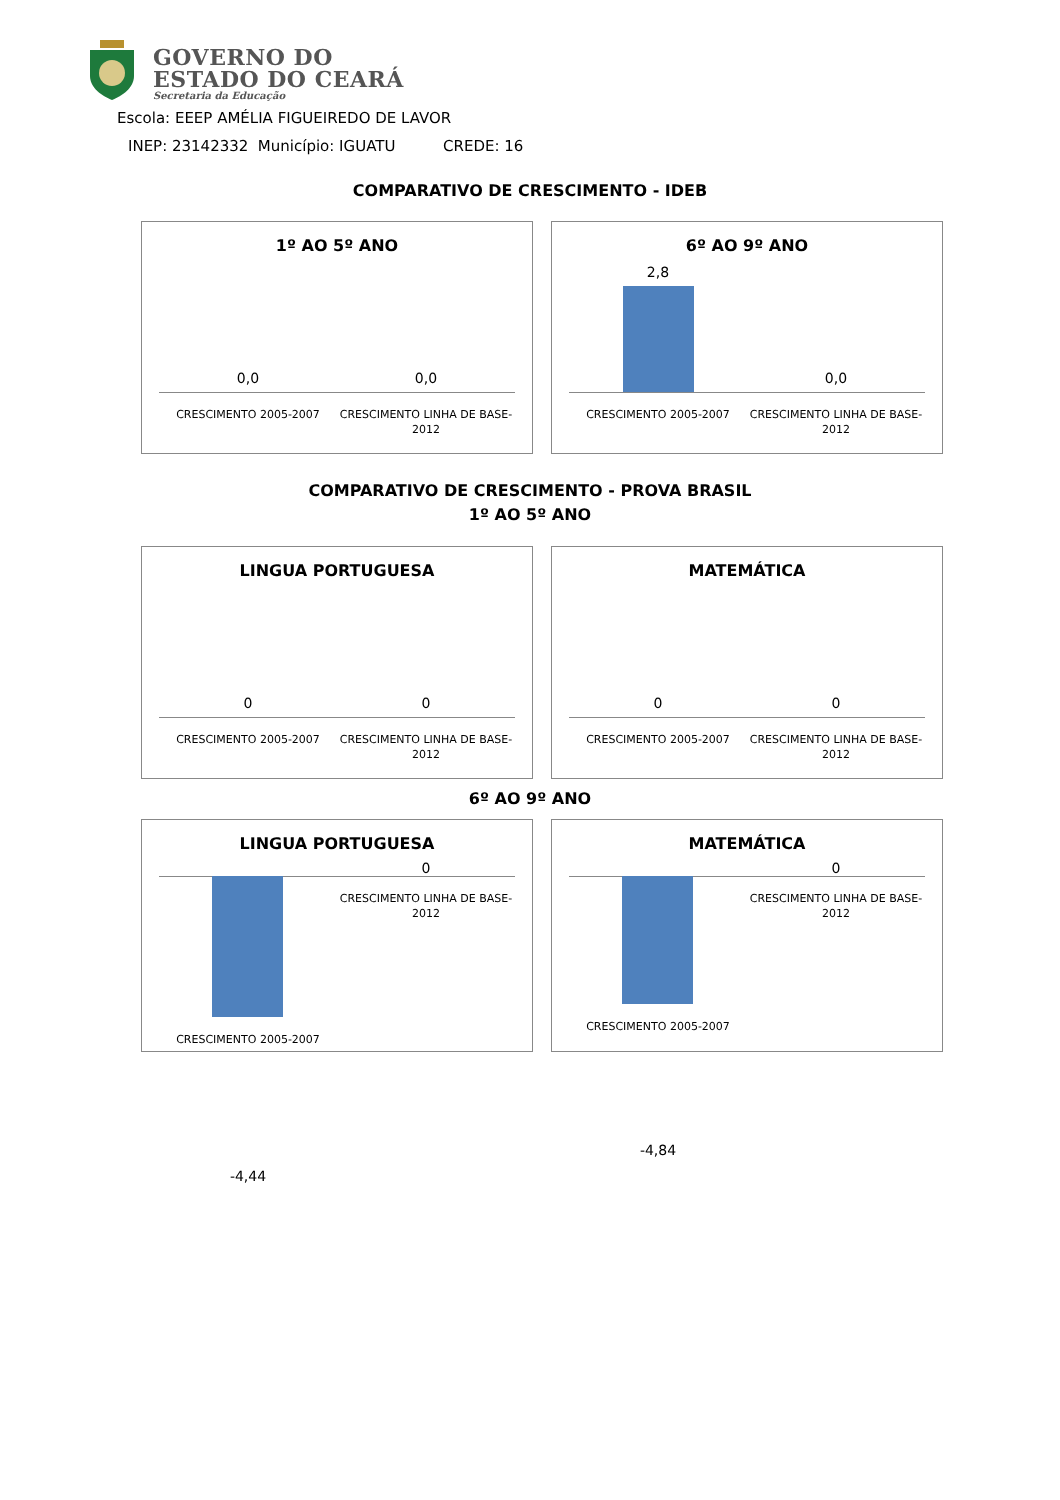GOVERNO DO
ESTADO DO CEARÁ
Secretaria da Educação
Escola: EEEP AMÉLIA FIGUEIREDO DE LAVOR
INEP: 23142332 Município: IGUATU CREDE: 16
COMPARATIVO DE CRESCIMENTO - IDEB
1º AO 5º ANO
0,0 0,0
CRESCIMENTO 2005-2007 CRESCIMENTO LINHA DE BASE-2012
6º AO 9º ANO
2,8 0,0
CRESCIMENTO 2005-2007 CRESCIMENTO LINHA DE BASE-2012
COMPARATIVO DE CRESCIMENTO - PROVA BRASIL
1º AO 5º ANO
LINGUA PORTUGUESA
0 0
CRESCIMENTO 2005-2007 CRESCIMENTO LINHA DE BASE-2012
MATEMÁTICA
0 0
CRESCIMENTO 2005-2007 CRESCIMENTO LINHA DE BASE-2012
6º AO 9º ANO
LINGUA PORTUGUESA
0
CRESCIMENTO 2005-2007
-4,44
CRESCIMENTO LINHA DE BASE-2012
MATEMÁTICA
0
CRESCIMENTO 2005-2007
-4,84
CRESCIMENTO LINHA DE BASE-2012